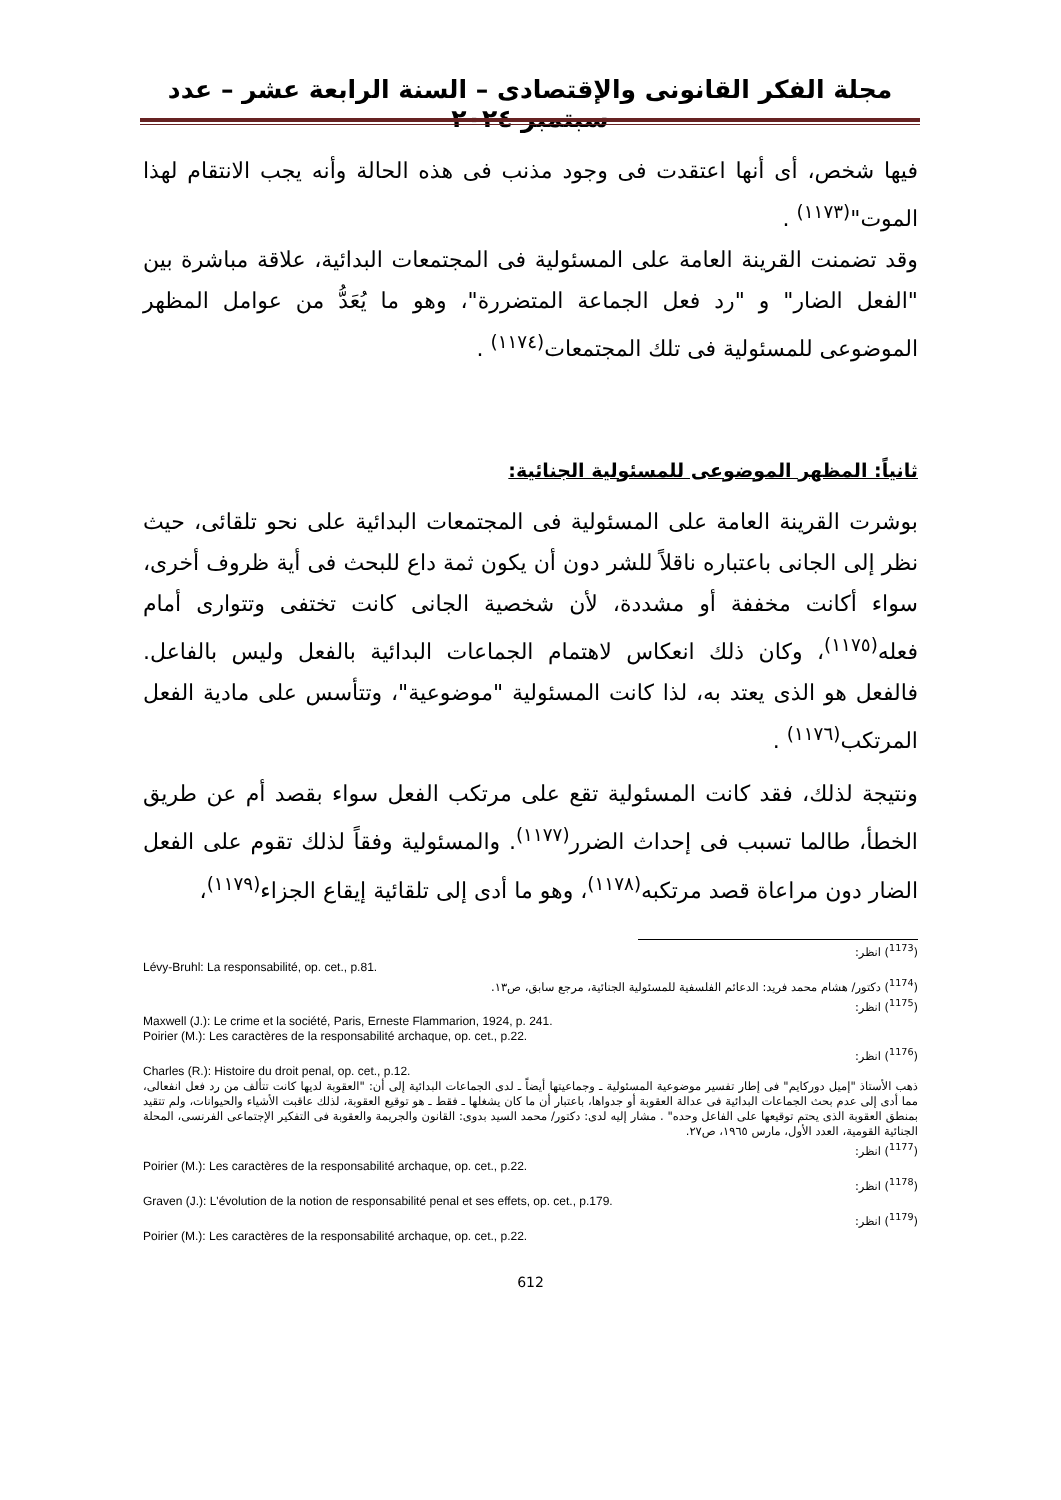مجلة الفكر القانونى والإقتصادى – السنة الرابعة عشر – عدد سبتمبر ٢٠٢٤
فيها شخص، أى أنها اعتقدت فى وجود مذنب فى هذه الحالة وأنه يجب الانتقام لهذا الموت"<sup>(١١٧٣)</sup> .
وقد تضمنت القرينة العامة على المسئولية فى المجتمعات البدائية، علاقة مباشرة بين "الفعل الضار" و "رد فعل الجماعة المتضررة"، وهو ما يُعَدُّ من عوامل المظهر الموضوعى للمسئولية فى تلك المجتمعات<sup>(١١٧٤)</sup> .
ثانياً: المظهر الموضوعى للمسئولية الجنائية:
بوشرت القرينة العامة على المسئولية فى المجتمعات البدائية على نحو تلقائى، حيث نظر إلى الجانى باعتباره ناقلاً للشر دون أن يكون ثمة داع للبحث فى أية ظروف أخرى، سواء أكانت مخففة أو مشددة، لأن شخصية الجانى كانت تختفى وتتوارى أمام فعله<sup>(١١٧٥)</sup>، وكان ذلك انعكاس لاهتمام الجماعات البدائية بالفعل وليس بالفاعل. فالفعل هو الذى يعتد به، لذا كانت المسئولية "موضوعية"، وتتأسس على مادية الفعل المرتكب<sup>(١١٧٦)</sup> .
ونتيجة لذلك، فقد كانت المسئولية تقع على مرتكب الفعل سواء بقصد أم عن طريق الخطأ، طالما تسبب فى إحداث الضرر<sup>(١١٧٧)</sup>. والمسئولية وفقاً لذلك تقوم على الفعل الضار دون مراعاة قصد مرتكبه<sup>(١١٧٨)</sup>، وهو ما أدى إلى تلقائية إيقاع الجزاء<sup>(١١٧٩)</sup>،
(<sup>1173</sup>) انظر:
Lévy-Bruhl: La responsabilité, op. cet., p.81.
(<sup>1174</sup>) دكتور/ هشام محمد فريد: الدعائم الفلسفية للمسئولية الجنائية، مرجع سابق، ص١٣.
(<sup>1175</sup>) انظر:
Maxwell (J.): Le crime et la société, Paris, Erneste Flammarion, 1924, p. 241.
Poirier (M.): Les caractères de la responsabilité archaque, op. cet., p.22.
(<sup>1176</sup>) انظر:
Charles (R.): Histoire du droit penal, op. cet., p.12.
ذهب الأستاذ "إميل دوركايم" فى إطار تفسير موضوعية المسئولية ـ وجماعيتها أيضاً ـ لدى الجماعات البدائية إلى أن: "العقوبة لديها كانت تتألف من رد فعل انفعالى، مما أدى إلى عدم بحث الجماعات البدائية فى عدالة العقوبة أو جدواها، باعتبار أن ما كان يشغلها ـ فقط ـ هو توقيع العقوبة، لذلك عاقبت الأشياء والحيوانات، ولم تتقيد بمنطق العقوبة الذى يحتم توقيعها على الفاعل وحده" . مشار إليه لدى: دكتور/ محمد السيد بدوى: القانون والجريمة والعقوبة فى التفكير الإجتماعى الفرنسى، المحلة الجنائية القومية، العدد الأول، مارس ١٩٦٥، ص٢٧.
(<sup>1177</sup>) انظر:
Poirier (M.): Les caractères de la responsabilité archaque, op. cet., p.22.
(<sup>1178</sup>) انظر:
Graven (J.): L'évolution de la notion de responsabilité penal et ses effets, op. cet., p.179.
(<sup>1179</sup>) انظر:
Poirier (M.): Les caractères de la responsabilité archaque, op. cet., p.22.
612